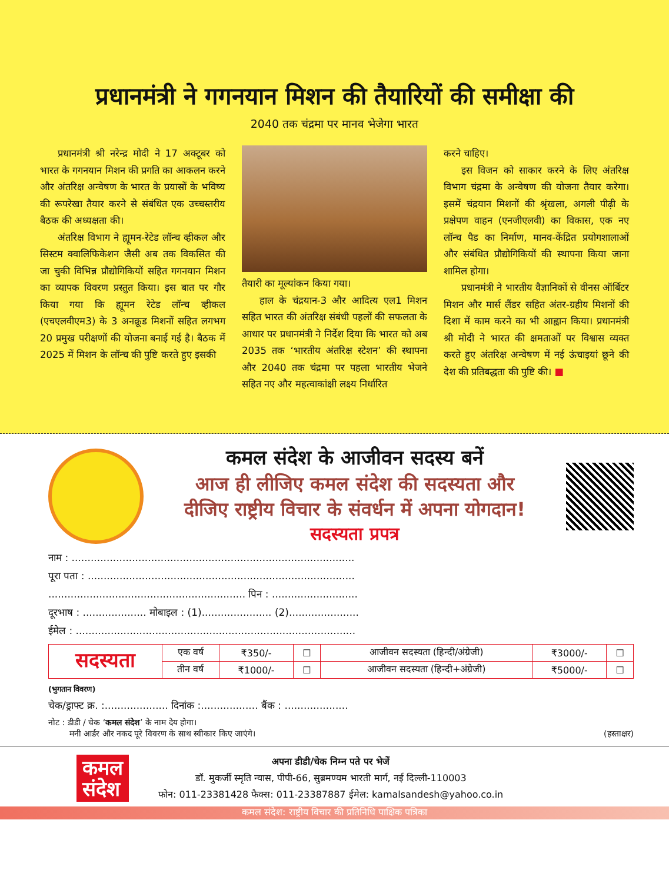प्रधानमंत्री ने गगनयान मिशन की तैयारियों की समीक्षा की
2040 तक चंद्रमा पर मानव भेजेगा भारत
प्रधानमंत्री श्री नरेन्द्र मोदी ने 17 अक्टूबर को भारत के गगनयान मिशन की प्रगति का आकलन करने और अंतरिक्ष अन्वेषण के भारत के प्रयासों के भविष्य की रूपरेखा तैयार करने से संबंधित एक उच्चस्तरीय बैठक की अध्यक्षता की।
अंतरिक्ष विभाग ने ह्यूमन-रेटेड लॉन्च व्हीकल और सिस्टम क्वालिफिकेशन जैसी अब तक विकसित की जा चुकी विभिन्न प्रौद्योगिकियों सहित गगनयान मिशन का व्यापक विवरण प्रस्तुत किया। इस बात पर गौर किया गया कि ह्यूमन रेटेड लॉन्च व्हीकल (एचएलवीएम3) के 3 अनक्रूड मिशनों सहित लगभग 20 प्रमुख परीक्षणों की योजना बनाई गई है। बैठक में 2025 में मिशन के लॉन्च की पुष्टि करते हुए इसकी
तैयारी का मूल्यांकन किया गया।
हाल के चंद्रयान-3 और आदित्य एल1 मिशन सहित भारत की अंतरिक्ष संबंधी पहलों की सफलता के आधार पर प्रधानमंत्री ने निर्देश दिया कि भारत को अब 2035 तक ‘भारतीय अंतरिक्ष स्टेशन’ की स्थापना और 2040 तक चंद्रमा पर पहला भारतीय भेजने सहित नए और महत्वाकांक्षी लक्ष्य निर्धारित
करने चाहिए।
इस विजन को साकार करने के लिए अंतरिक्ष विभाग चंद्रमा के अन्वेषण की योजना तैयार करेगा। इसमें चंद्रयान मिशनों की श्रृंखला, अगली पीढ़ी के प्रक्षेपण वाहन (एनजीएलवी) का विकास, एक नए लॉन्च पैड का निर्माण, मानव-केंद्रित प्रयोगशालाओं और संबंधित प्रौद्योगिकियों की स्थापना किया जाना शामिल होगा।
प्रधानमंत्री ने भारतीय वैज्ञानिकों से वीनस ऑर्बिटर मिशन और मार्स लैंडर सहित अंतर-ग्रहीय मिशनों की दिशा में काम करने का भी आह्वान किया। प्रधानमंत्री श्री मोदी ने भारत की क्षमताओं पर विश्वास व्यक्त करते हुए अंतरिक्ष अन्वेषण में नई ऊंचाइयां छूने की देश की प्रतिबद्धता की पुष्टि की। ■
कमल संदेश के आजीवन सदस्य बनें
आज ही लीजिए कमल संदेश की सदस्यता और
दीजिए राष्ट्रीय विचार के संवर्धन में अपना योगदान!
सदस्यता प्रपत्र
नाम : .........................................................................................
पूरा पता : ....................................................................................
.............................................................. पिन : ...........................
दूरभाष : .................... मोबाइल : (1)...................... (2)......................
ईमेल : ........................................................................................
| सदस्यता | एक वर्ष | ₹350/- | ☐ | आजीवन सदस्यता (हिन्दी/अंग्रेजी) | ₹3000/- | ☐ |
| | तीन वर्ष | ₹1000/- | ☐ | आजीवन सदस्यता (हिन्दी+अंग्रेजी) | ₹5000/- | ☐ |
(भुगतान विवरण)
चेक/ड्राफ्ट क्र. :.................... दिनांक :.................. बैंक : ....................
नोट : डीडी / चेक ‘कमल संदेश’ के नाम देय होगा।
मनी आर्डर और नकद पूरे विवरण के साथ स्वीकार किए जाएंगे। (हस्ताक्षर)
कमल
संदेश
अपना डीडी/चेक निम्न पते पर भेजें
डॉ. मुकर्जी स्मृति न्यास, पीपी-66, सुब्रमण्यम भारती मार्ग, नई दिल्ली-110003
फोन: 011-23381428 फैक्स: 011-23387887 ईमेल: kamalsandesh@yahoo.co.in
कमल संदेश: राष्ट्रीय विचार की प्रतिनिधि पाक्षिक पत्रिका